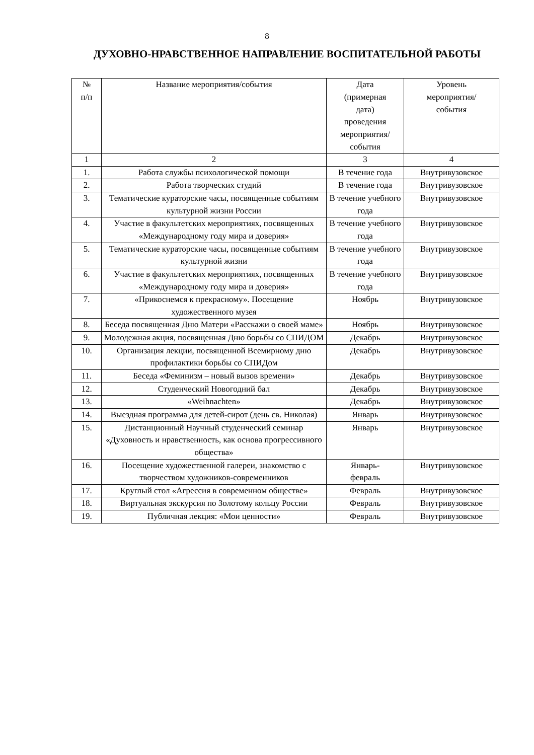8
ДУХОВНО-НРАВСТВЕННОЕ НАПРАВЛЕНИЕ ВОСПИТАТЕЛЬНОЙ РАБОТЫ
| № п/п | Название мероприятия/события | Дата (примерная дата) проведения мероприятия/ события | Уровень мероприятия/ события |
| --- | --- | --- | --- |
| 1 | 2 | 3 | 4 |
| 1. | Работа службы психологической помощи | В течение года | Внутривузовское |
| 2. | Работа творческих студий | В течение года | Внутривузовское |
| 3. | Тематические кураторские часы, посвященные событиям культурной жизни России | В течение учебного года | Внутривузовское |
| 4. | Участие в факультетских мероприятиях, посвященных «Международному году мира и доверия» | В течение учебного года | Внутривузовское |
| 5. | Тематические кураторские часы, посвященные событиям культурной жизни | В течение учебного года | Внутривузовское |
| 6. | Участие в факультетских мероприятиях, посвященных «Международному году мира и доверия» | В течение учебного года | Внутривузовское |
| 7. | «Прикоснемся к прекрасному». Посещение художественного музея | Ноябрь | Внутривузовское |
| 8. | Беседа посвященная Дню Матери «Расскажи о своей маме» | Ноябрь | Внутривузовское |
| 9. | Молодежная акция, посвященная Дню борьбы со СПИДОМ | Декабрь | Внутривузовское |
| 10. | Организация лекции, посвященной Всемирному дню профилактики борьбы со СПИДом | Декабрь | Внутривузовское |
| 11. | Беседа «Феминизм – новый вызов времени» | Декабрь | Внутривузовское |
| 12. | Студенческий Новогодний бал | Декабрь | Внутривузовское |
| 13. | «Weihnachten» | Декабрь | Внутривузовское |
| 14. | Выездная программа для детей-сирот (день св. Николая) | Январь | Внутривузовское |
| 15. | Дистанционный Научный студенческий семинар «Духовность и нравственность, как основа прогрессивного общества» | Январь | Внутривузовское |
| 16. | Посещение художественной галереи, знакомство с творчеством художников-современников | Январь- февраль | Внутривузовское |
| 17. | Круглый стол «Агрессия в современном обществе» | Февраль | Внутривузовское |
| 18. | Виртуальная экскурсия по Золотому кольцу России | Февраль | Внутривузовское |
| 19. | Публичная лекция: «Мои ценности» | Февраль | Внутривузовское |